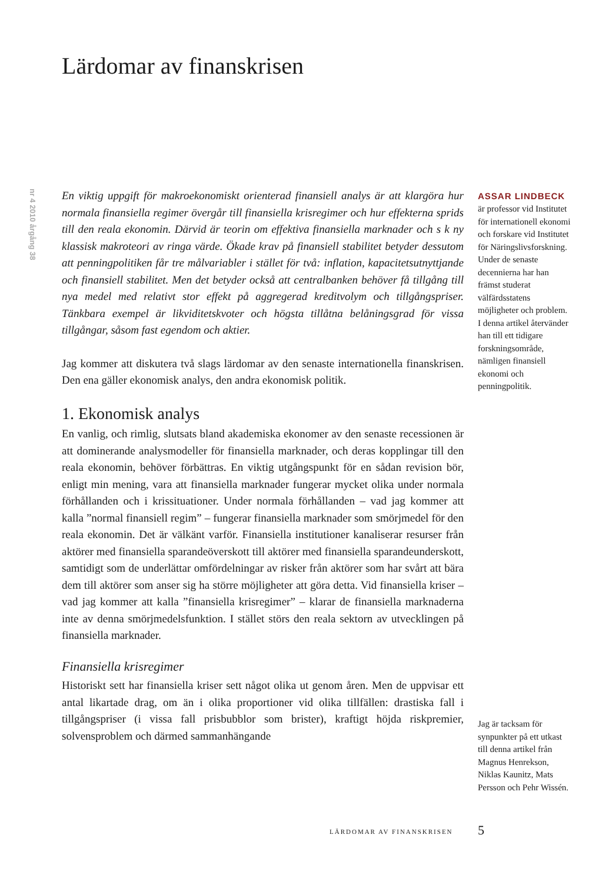Lärdomar av finanskrisen
nr 4 2010 årgång 38
En viktig uppgift för makroekonomiskt orienterad finansiell analys är att klargöra hur normala finansiella regimer övergår till finansiella krisregimer och hur effekterna sprids till den reala ekonomin. Därvid är teorin om effektiva finansiella marknader och s k ny klassisk makroteori av ringa värde. Ökade krav på finansiell stabilitet betyder dessutom att penningpolitiken får tre målvariabler i stället för två: inflation, kapacitetsutnyttjande och finansiell stabilitet. Men det betyder också att centralbanken behöver få tillgång till nya medel med relativt stor effekt på aggregerad kreditvolym och tillgångspriser. Tänkbara exempel är likviditetskvoter och högsta tillåtna belåningsgrad för vissa tillgångar, såsom fast egendom och aktier.
Jag kommer att diskutera två slags lärdomar av den senaste internationella finanskrisen. Den ena gäller ekonomisk analys, den andra ekonomisk politik.
1. Ekonomisk analys
En vanlig, och rimlig, slutsats bland akademiska ekonomer av den senaste recessionen är att dominerande analysmodeller för finansiella marknader, och deras kopplingar till den reala ekonomin, behöver förbättras. En viktig utgångspunkt för en sådan revision bör, enligt min mening, vara att finansiella marknader fungerar mycket olika under normala förhållanden och i krissituationer. Under normala förhållanden – vad jag kommer att kalla ”normal finansiell regim” – fungerar finansiella marknader som smörjmedel för den reala ekonomin. Det är välkänt varför. Finansiella institutioner kanaliserar resurser från aktörer med finansiella sparandeöverskott till aktörer med finansiella sparandeunderskott, samtidigt som de underlättar omfördelningar av risker från aktörer som har svårt att bära dem till aktörer som anser sig ha större möjligheter att göra detta. Vid finansiella kriser – vad jag kommer att kalla ”finansiella krisregimer” – klarar de finansiella marknaderna inte av denna smörjmedelsfunktion. I stället störs den reala sektorn av utvecklingen på finansiella marknader.
Finansiella krisregimer
Historiskt sett har finansiella kriser sett något olika ut genom åren. Men de uppvisar ett antal likartade drag, om än i olika proportioner vid olika tillfällen: drastiska fall i tillgångspriser (i vissa fall prisbubblor som brister), kraftigt höjda riskpremier, solvensproblem och därmed sammanhängande
ASSAR LINDBECK
är professor vid Institutet för internationell ekonomi och forskare vid Institutet för Näringslivsforskning. Under de senaste decennierna har han främst studerat välfärdsstatens möjligheter och problem. I denna artikel återvänder han till ett tidigare forskningsområde, nämligen finansiell ekonomi och penningpolitik.
Jag är tacksam för synpunkter på ett utkast till denna artikel från Magnus Henrekson, Niklas Kaunitz, Mats Persson och Pehr Wissén.
LÄRDOMAR AV FINANSKRISEN 5